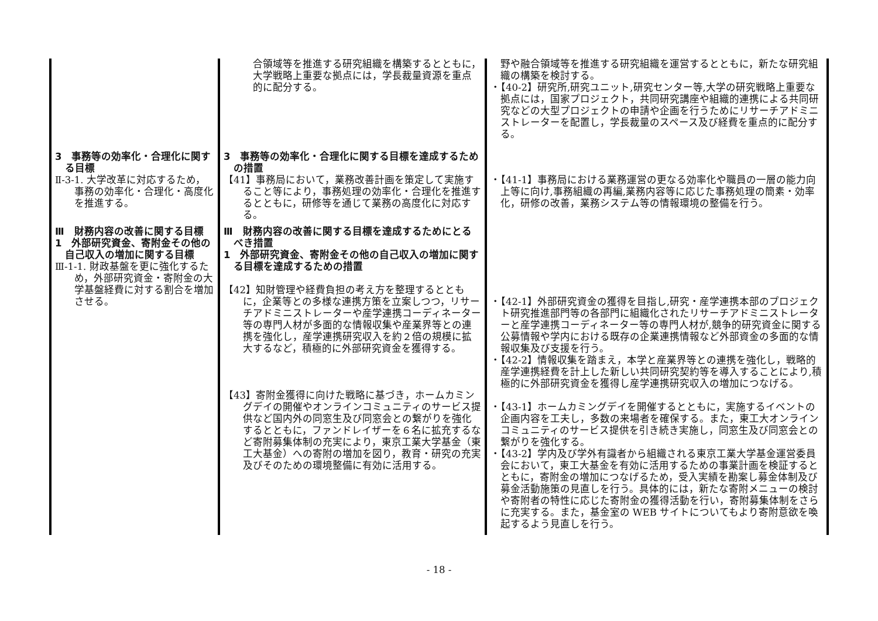| | 合領域等を推進する研究組織を構築するとともに，大学戦略上重要な拠点には，学長裁量資源を重点的に配分する。 | 野や融合領域等を推進する研究組織を運営するとともに，新たな研究組織の構築を検討する。 ・【40-2】研究所,研究ユニット,研究センター等,大学の研究戦略上重要な拠点には，国家プロジェクト，共同研究講座や組織的連携による共同研究などの大型プロジェクトの申請や企画を行うためにリサーチアドミニストレーターを配置し，学長裁量のスペース及び経費を重点的に配分する。 |
| 3 事務等の効率化・合理化に関する目標 Ⅱ-3-1. 大学改革に対応するため，事務の効率化・合理化・高度化を推進する。 | 3 事務等の効率化・合理化に関する目標を達成するための措置 【41】事務局において，業務改善計画を策定して実施すること等により，事務処理の効率化・合理化を推進するとともに，研修等を通じて業務の高度化に対応する。 | ・【41-1】事務局における業務運営の更なる効率化や職員の一層の能力向上等に向け,事務組織の再編,業務内容等に応じた事務処理の簡素・効率化，研修の改善，業務システム等の情報環境の整備を行う。 |
| Ⅲ 財務内容の改善に関する目標 1 外部研究資金、寄附金その他の自己収入の増加に関する目標 Ⅲ-1-1. 財政基盤を更に強化するため，外部研究資金・寄附金の大学基盤経費に対する割合を増加させる。 | Ⅲ 財務内容の改善に関する目標を達成するためにとるべき措置 1 外部研究資金、寄附金その他の自己収入の増加に関する目標を達成するための措置 【42】知財管理や経費負担の考え方を整理するとともに，企業等との多様な連携方策を立案しつつ，リサーチアドミニストレーターや産学連携コーディネーター等の専門人材が多面的な情報収集や産業界等との連携を強化し，産学連携研究収入を約２倍の規模に拡大するなど，積極的に外部研究資金を獲得する。 【43】寄附金獲得に向けた戦略に基づき，ホームカミングデイの開催やオンラインコミュニティのサービス提供など国内外の同窓生及び同窓会との繋がりを強化するとともに，ファンドレイザーを６名に拡充するなど寄附募集体制の充実により，東京工業大学基金（東工大基金）への寄附の増加を図り，教育・研究の充実及びそのための環境整備に有効に活用する。 | ・【42-1】外部研究資金の獲得を目指し,研究・産学連携本部のプロジェクト研究推進部門等の各部門に組織化されたリサーチアドミニストレーターと産学連携コーディネーター等の専門人材が,競争的研究資金に関する公募情報や学内における既存の企業連携情報など外部資金の多面的な情報収集及び支援を行う。 ・【42-2】情報収集を踏まえ，本学と産業界等との連携を強化し，戦略的産学連携経費を計上した新しい共同研究契約等を導入することにより,積極的に外部研究資金を獲得し産学連携研究収入の増加につなげる。 ・【43-1】ホームカミングデイを開催するとともに，実施するイベントの企画内容を工夫し，多数の来場者を確保する。また，東工大オンラインコミュニティのサービス提供を引き続き実施し，同窓生及び同窓会との繋がりを強化する。 ・【43-2】学内及び学外有識者から組織される東京工業大学基金運営委員会において，東工大基金を有効に活用するための事業計画を検証するとともに，寄附金の増加につなげるため，受入実績を勘案し募金体制及び募金活動施策の見直しを行う。具体的には，新たな寄附メニューの検討や寄附者の特性に応じた寄附金の獲得活動を行い，寄附募集体制をさらに充実する。また，基金室の WEB サイトについてもより寄附意欲を喚起するよう見直しを行う。 |
- 18 -